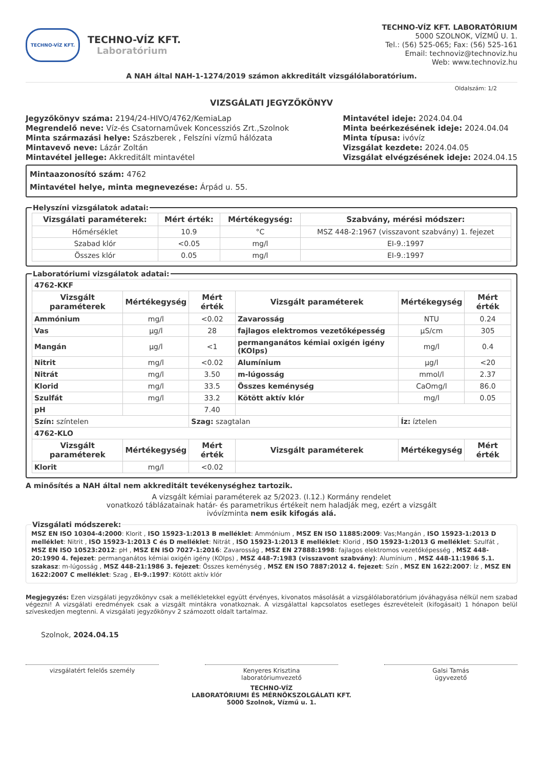TECHNO-VÍZ KFT.
TECHNO-VÍZ KFT.
Laboratórium
TECHNO-VÍZ KFT. LABORATÓRIUM
5000 SZOLNOK, VÍZMŰ U. 1.
Tel.: (56) 525-065; Fax: (56) 525-161
Email: technoviz@technoviz.hu
Web: www.technoviz.hu
A NAH által NAH-1-1274/2019 számon akkreditált vizsgálólaboratórium.
Oldalszám: 1/2
VIZSGÁLATI JEGYZŐKÖNYV
Jegyzőkönyv száma: 2194/24-HIVO/4762/KemiaLap
Megrendelő neve: Víz-és Csatornaművek Koncessziós Zrt.,Szolnok
Minta származási helye: Szászberek , Felszíni vízmű hálózata
Mintavevő neve: Lázár Zoltán
Mintavétel jellege: Akkreditált mintavétel
Mintavétel ideje: 2024.04.04
Minta beérkezésének ideje: 2024.04.04
Minta típusa: ivóvíz
Vizsgálat kezdete: 2024.04.05
Vizsgálat elvégzésének ideje: 2024.04.15
Mintaazonosító szám: 4762
Mintavétel helye, minta megnevezése: Árpád u. 55.
Helyszíni vizsgálatok adatai:
| Vizsgálati paraméterek: | Mért érték: | Mértékegység: | Szabvány, mérési módszer: |
| --- | --- | --- | --- |
| Hőmérséklet | 10.9 | °C | MSZ 448-2:1967 (visszavont szabvány) 1. fejezet |
| Szabad klór | <0.05 | mg/l | EI-9.:1997 |
| Összes klór | 0.05 | mg/l | EI-9.:1997 |
Laboratóriumi vizsgálatok adatai:
| 4762-KKF | | | | | |
| Vizsgált paraméterek | Mértékegység | Mért érték | Vizsgált paraméterek | Mértékegység | Mért érték |
| Ammónium | mg/l | <0.02 | Zavarosság | NTU | 0.24 |
| Vas | µg/l | 28 | fajlagos elektromos vezetőképesség | µS/cm | 305 |
| Mangán | µg/l | <1 | permanganátos kémiai oxigén igény (KOIps) | mg/l | 0.4 |
| Nitrit | mg/l | <0.02 | Alumínium | µg/l | <20 |
| Nitrát | mg/l | 3.50 | m-lúgosság | mmol/l | 2.37 |
| Klorid | mg/l | 33.5 | Összes keménység | CaOmg/l | 86.0 |
| Szulfát | mg/l | 33.2 | Kötött aktív klór | mg/l | 0.05 |
| pH | | 7.40 | | | |
| Szín: színtelen | | Szag: szagtalan | | Íz: íztelen | |
| 4762-KLO | | | | | |
| Vizsgált paraméterek | Mértékegység | Mért érték | Vizsgált paraméterek | Mértékegység | Mért érték |
| Klorit | mg/l | <0.02 | | | |
A minősítés a NAH által nem akkreditált tevékenységhez tartozik.
A vizsgált kémiai paraméterek az 5/2023. (I.12.) Kormány rendelet
vonatkozó táblázatainak határ- és parametrikus értékeit nem haladják meg, ezért a vizsgált
ivóvízminta nem esik kifogás alá.
Vizsgálati módszerek: MSZ EN ISO 10304-4:2000: Klorit , ISO 15923-1:2013 B melléklet: Ammónium , MSZ EN ISO 11885:2009: Vas;Mangán , ISO 15923-1:2013 D melléklet: Nitrit , ISO 15923-1:2013 C és D melléklet: Nitrát , ISO 15923-1:2013 E melléklet: Klorid , ISO 15923-1:2013 G melléklet: Szulfát , MSZ EN ISO 10523:2012: pH , MSZ EN ISO 7027-1:2016: Zavarosság , MSZ EN 27888:1998: fajlagos elektromos vezetőképesség , MSZ 448-20:1990 4. fejezet: permanganátos kémiai oxigén igény (KOIps) , MSZ 448-7:1983 (visszavont szabvány): Alumínium , MSZ 448-11:1986 5.1. szakasz: m-lúgosság , MSZ 448-21:1986 3. fejezet: Összes keménység , MSZ EN ISO 7887:2012 4. fejezet: Szín , MSZ EN 1622:2007: Íz , MSZ EN 1622:2007 C melléklet: Szag , EI-9.:1997: Kötött aktív klór
Megjegyzés: Ezen vizsgálati jegyzőkönyv csak a mellékletekkel együtt érvényes, kivonatos másolását a vizsgálólaboratórium jóváhagyása nélkül nem szabad végezni! A vizsgálati eredmények csak a vizsgált mintákra vonatkoznak. A vizsgálattal kapcsolatos esetleges észrevételeit (kifogásait) 1 hónapon belül szíveskedjen megtenni. A vizsgálati jegyzőkönyv 2 számozott oldalt tartalmaz.
Szolnok, 2024.04.15
vizsgálatért felelős személy Kenyeres Krisztina
laboratóriumvezető
Galsi Tamás
ügyvezető
TECHNO-VÍZ
LABORATÓRIUMI ÉS MÉRNÖKSZOLGÁLATI KFT.
5000 Szolnok, Vízmű u. 1.